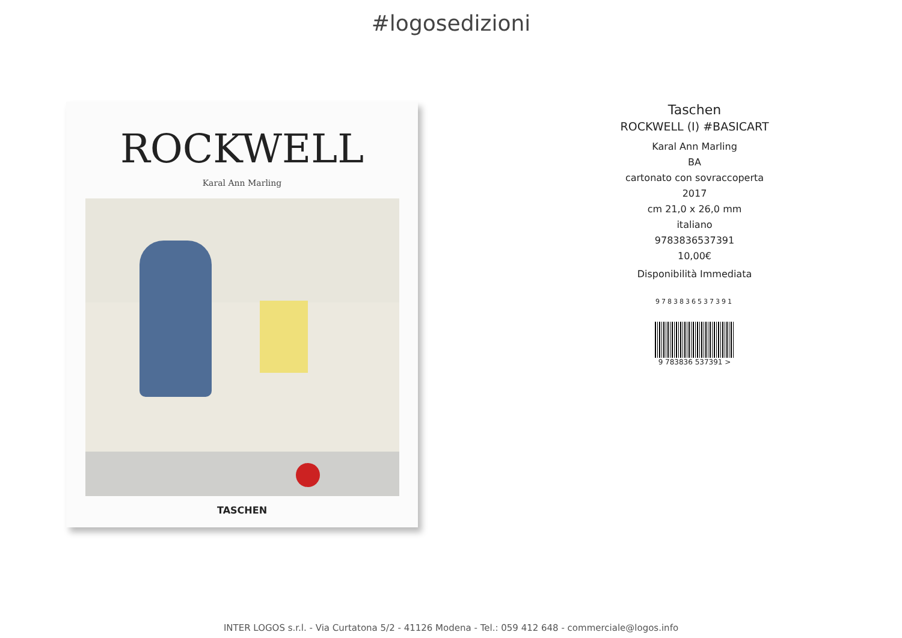#logosedizioni
ROCKWELL
Karal Ann Marling
TASCHEN
Taschen
ROCKWELL (I) #BASICART
Karal Ann Marling
BA
cartonato con sovraccoperta
2017
cm 21,0 x 26,0 mm
italiano
9783836537391
10,00€
Disponibilità Immediata
9783836537391
9 783836 537391 >
INTER LOGOS s.r.l. - Via Curtatona 5/2 - 41126 Modena - Tel.: 059 412 648 - commerciale@logos.info